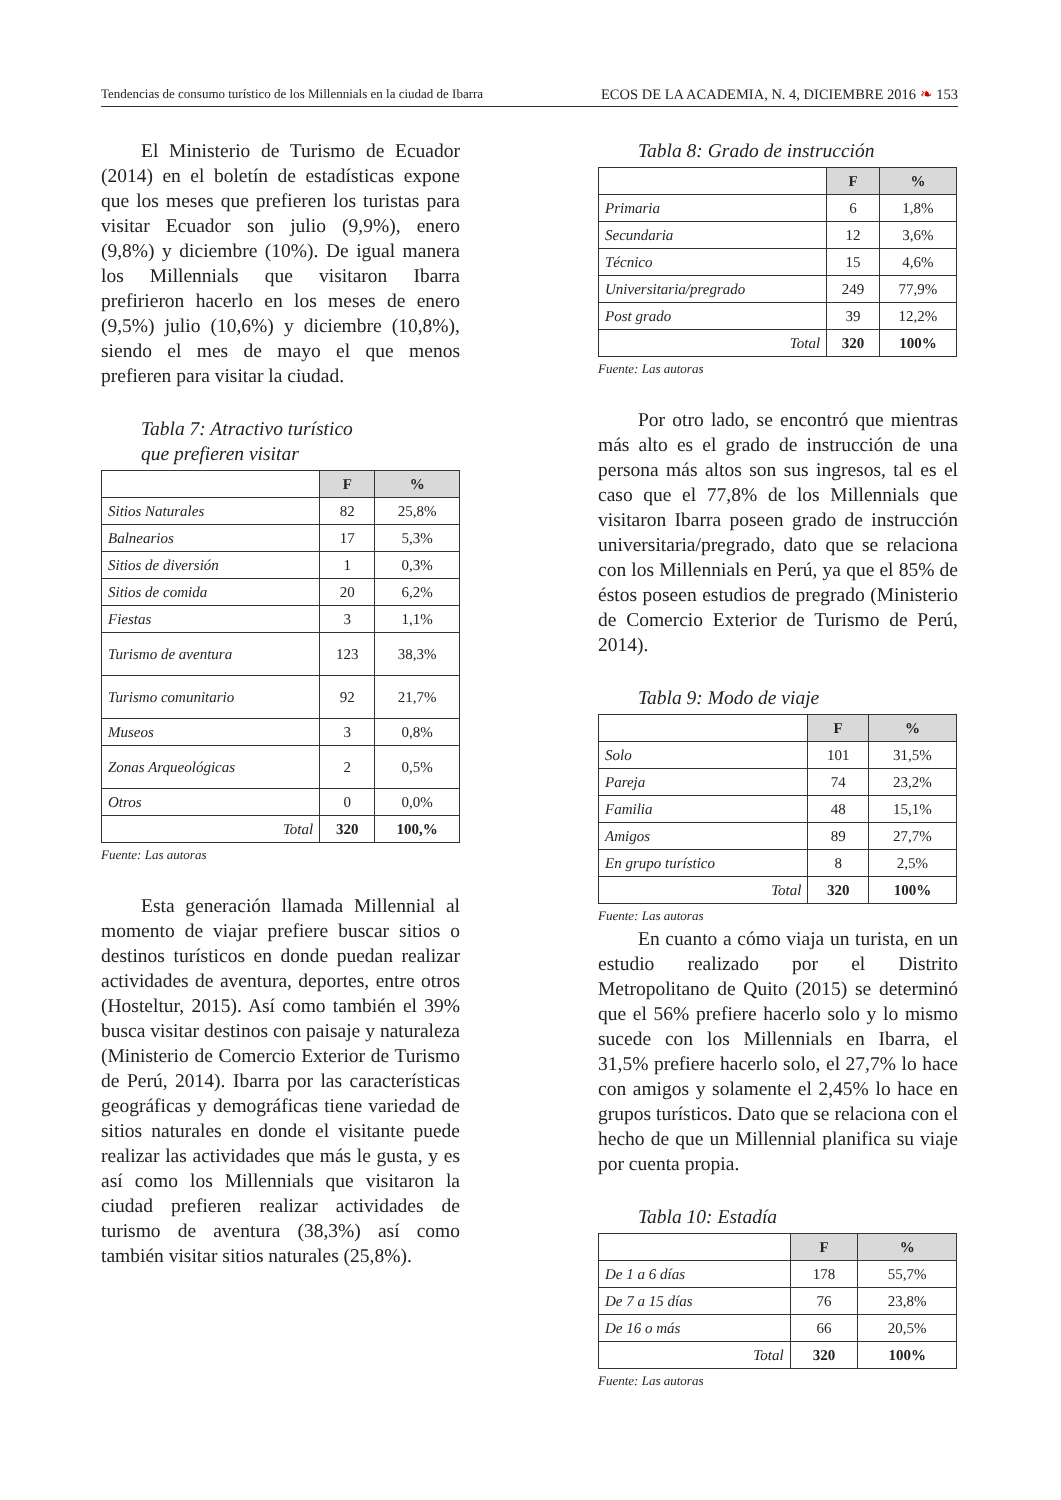Tendencias de consumo turístico de los Millennials en la ciudad de Ibarra ECOS DE LA ACADEMIA, N. 4, DICIEMBRE 2016 ❧ 153
El Ministerio de Turismo de Ecuador (2014) en el boletín de estadísticas expone que los meses que prefieren los turistas para visitar Ecuador son julio (9,9%), enero (9,8%) y diciembre (10%). De igual manera los Millennials que visitaron Ibarra prefirieron hacerlo en los meses de enero (9,5%) julio (10,6%) y diciembre (10,8%), siendo el mes de mayo el que menos prefieren para visitar la ciudad.
Tabla 7: Atractivo turístico
que prefieren visitar
| | F | % |
| --- | --- | --- |
| Sitios Naturales | 82 | 25,8% |
| Balnearios | 17 | 5,3% |
| Sitios de diversión | 1 | 0,3% |
| Sitios de comida | 20 | 6,2% |
| Fiestas | 3 | 1,1% |
| Turismo de aventura | 123 | 38,3% |
| Turismo comunitario | 92 | 21,7% |
| Museos | 3 | 0,8% |
| Zonas Arqueológicas | 2 | 0,5% |
| Otros | 0 | 0,0% |
| Total | 320 | 100,% |
Fuente: Las autoras
Esta generación llamada Millennial al momento de viajar prefiere buscar sitios o destinos turísticos en donde puedan realizar actividades de aventura, deportes, entre otros (Hosteltur, 2015). Así como también el 39% busca visitar destinos con paisaje y naturaleza (Ministerio de Comercio Exterior de Turismo de Perú, 2014). Ibarra por las características geográficas y demográficas tiene variedad de sitios naturales en donde el visitante puede realizar las actividades que más le gusta, y es así como los Millennials que visitaron la ciudad prefieren realizar actividades de turismo de aventura (38,3%) así como también visitar sitios naturales (25,8%).
Tabla 8: Grado de instrucción
| | F | % |
| --- | --- | --- |
| Primaria | 6 | 1,8% |
| Secundaria | 12 | 3,6% |
| Técnico | 15 | 4,6% |
| Universitaria/pregrado | 249 | 77,9% |
| Post grado | 39 | 12,2% |
| Total | 320 | 100% |
Fuente: Las autoras
Por otro lado, se encontró que mientras más alto es el grado de instrucción de una persona más altos son sus ingresos, tal es el caso que el 77,8% de los Millennials que visitaron Ibarra poseen grado de instrucción universitaria/pregrado, dato que se relaciona con los Millennials en Perú, ya que el 85% de éstos poseen estudios de pregrado (Ministerio de Comercio Exterior de Turismo de Perú, 2014).
Tabla 9: Modo de viaje
| | F | % |
| --- | --- | --- |
| Solo | 101 | 31,5% |
| Pareja | 74 | 23,2% |
| Familia | 48 | 15,1% |
| Amigos | 89 | 27,7% |
| En grupo turístico | 8 | 2,5% |
| Total | 320 | 100% |
Fuente: Las autoras
En cuanto a cómo viaja un turista, en un estudio realizado por el Distrito Metropolitano de Quito (2015) se determinó que el 56% prefiere hacerlo solo y lo mismo sucede con los Millennials en Ibarra, el 31,5% prefiere hacerlo solo, el 27,7% lo hace con amigos y solamente el 2,45% lo hace en grupos turísticos. Dato que se relaciona con el hecho de que un Millennial planifica su viaje por cuenta propia.
Tabla 10: Estadía
| | F | % |
| --- | --- | --- |
| De 1 a 6 días | 178 | 55,7% |
| De 7 a 15 días | 76 | 23,8% |
| De 16 o más | 66 | 20,5% |
| Total | 320 | 100% |
Fuente: Las autoras